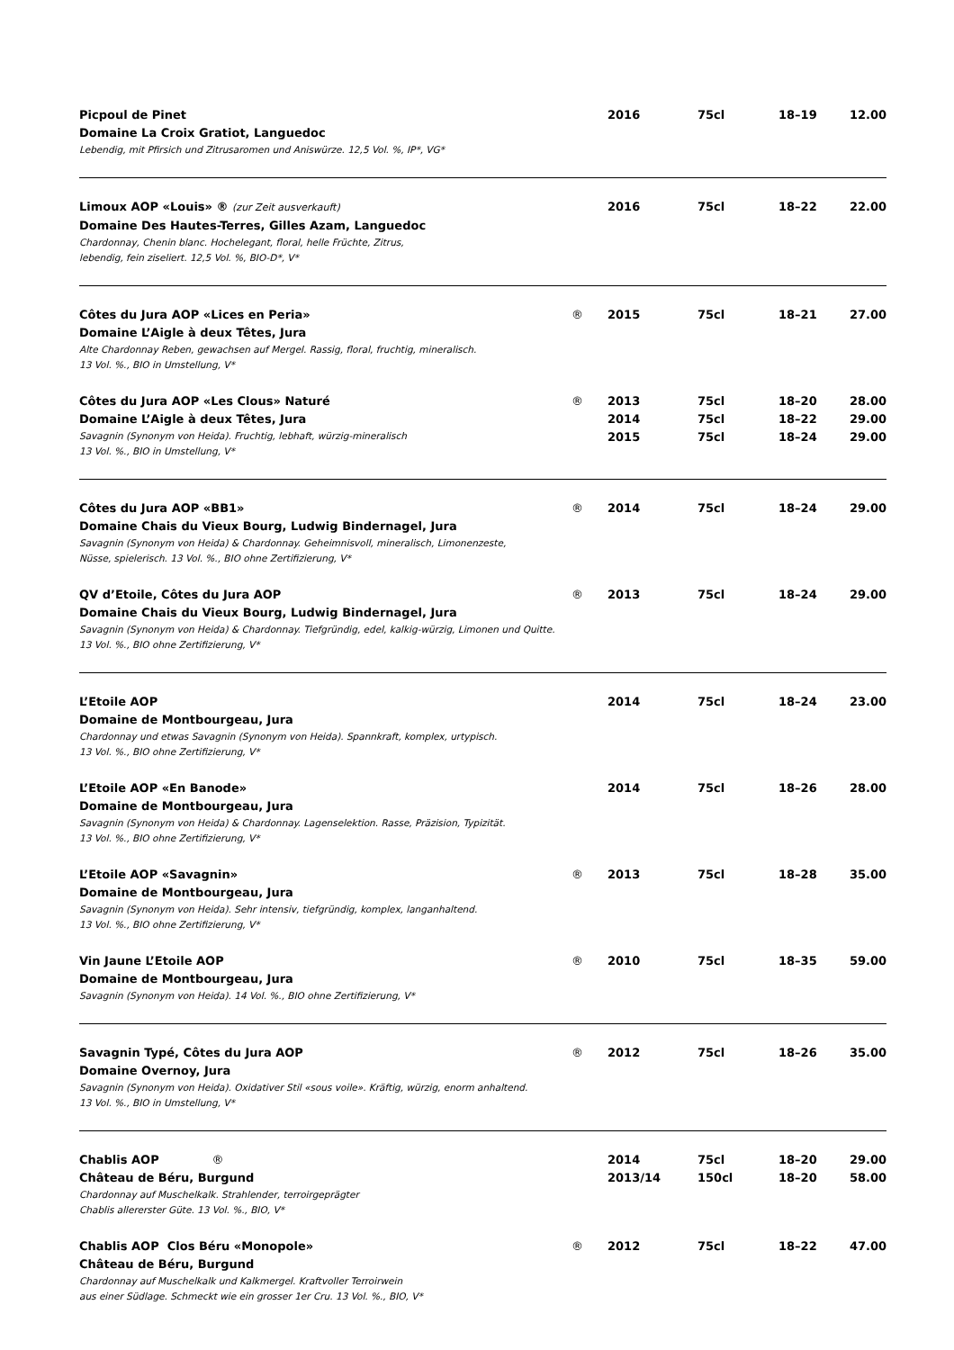| Picpoul de Pinet | | 2016 | 75cl | 18–19 | 12.00 |
| Domaine La Croix Gratiot, Languedoc | | | | | |
| Lebendig, mit Pfirsich und Zitrusaromen und Aniswürze. 12,5 Vol. %, IP*, VG* | | | | | |
| Limoux AOP «Louis» ® (zur Zeit ausverkauft) | | 2016 | 75cl | 18–22 | 22.00 |
| Domaine Des Hautes-Terres, Gilles Azam, Languedoc | | | | | |
| Chardonnay, Chenin blanc. Hochelegant, floral, helle Früchte, Zitrus, lebendig, fein ziseliert. 12,5 Vol. %, BIO-D*, V* | | | | | |
| Côtes du Jura AOP «Lices en Peria» | ® | 2015 | 75cl | 18–21 | 27.00 |
| Domaine L’Aigle à deux Têtes, Jura | | | | | |
| Alte Chardonnay Reben, gewachsen auf Mergel. Rassig, floral, fruchtig, mineralisch. 13 Vol. %., BIO in Umstellung, V* | | | | | |
| Côtes du Jura AOP «Les Clous» Naturé | ® | 2013 | 75cl | 18–20 | 28.00 |
| Domaine L’Aigle à deux Têtes, Jura | | 2014 | 75cl | 18–22 | 29.00 |
| Savagnin (Synonym von Heida). Fruchtig, lebhaft, würzig-mineralisch 13 Vol. %., BIO in Umstellung, V* | | 2015 | 75cl | 18–24 | 29.00 |
| Côtes du Jura AOP «BB1» | ® | 2014 | 75cl | 18–24 | 29.00 |
| Domaine Chais du Vieux Bourg, Ludwig Bindernagel, Jura | | | | | |
| Savagnin (Synonym von Heida) & Chardonnay. Geheimnisvoll, mineralisch, Limonenzeste, Nüsse, spielerisch. 13 Vol. %., BIO ohne Zertifizierung, V* | | | | | |
| QV d’Etoile, Côtes du Jura AOP | ® | 2013 | 75cl | 18–24 | 29.00 |
| Domaine Chais du Vieux Bourg, Ludwig Bindernagel, Jura | | | | | |
| Savagnin (Synonym von Heida) & Chardonnay. Tiefgründig, edel, kalkig-würzig, Limonen und Quitte. 13 Vol. %., BIO ohne Zertifizierung, V* | | | | | |
| L’Etoile AOP | | 2014 | 75cl | 18–24 | 23.00 |
| Domaine de Montbourgeau, Jura | | | | | |
| Chardonnay und etwas Savagnin (Synonym von Heida). Spannkraft, komplex, urtypisch. 13 Vol. %., BIO ohne Zertifizierung, V* | | | | | |
| L’Etoile AOP «En Banode» | | 2014 | 75cl | 18–26 | 28.00 |
| Domaine de Montbourgeau, Jura | | | | | |
| Savagnin (Synonym von Heida) & Chardonnay. Lagenselektion. Rasse, Präzision, Typizität. 13 Vol. %., BIO ohne Zertifizierung, V* | | | | | |
| L’Etoile AOP «Savagnin» | ® | 2013 | 75cl | 18–28 | 35.00 |
| Domaine de Montbourgeau, Jura | | | | | |
| Savagnin (Synonym von Heida). Sehr intensiv, tiefgründig, komplex, langanhaltend. 13 Vol. %., BIO ohne Zertifizierung, V* | | | | | |
| Vin Jaune L’Etoile AOP | ® | 2010 | 75cl | 18–35 | 59.00 |
| Domaine de Montbourgeau, Jura | | | | | |
| Savagnin (Synonym von Heida). 14 Vol. %., BIO ohne Zertifizierung, V* | | | | | |
| Savagnin Typé, Côtes du Jura AOP | ® | 2012 | 75cl | 18–26 | 35.00 |
| Domaine Overnoy, Jura | | | | | |
| Savagnin (Synonym von Heida). Oxidativer Stil «sous voile». Kräftig, würzig, enorm anhaltend. 13 Vol. %., BIO in Umstellung, V* | | | | | |
| Chablis AOP ® | | 2014 | 75cl | 18–20 | 29.00 |
| Château de Béru, Burgund | | 2013/14 | 150cl | 18–20 | 58.00 |
| Chardonnay auf Muschelkalk. Strahlender, terroirgeprägter Chablis allererster Güte. 13 Vol. %., BIO, V* | | | | | |
| Chablis AOP Clos Béru «Monopole» | ® | 2012 | 75cl | 18–22 | 47.00 |
| Château de Béru, Burgund | | | | | |
| Chardonnay auf Muschelkalk und Kalkmergel. Kraftvoller Terroirwein aus einer Südlage. Schmeckt wie ein grosser 1er Cru. 13 Vol. %., BIO, V* | | | | | |